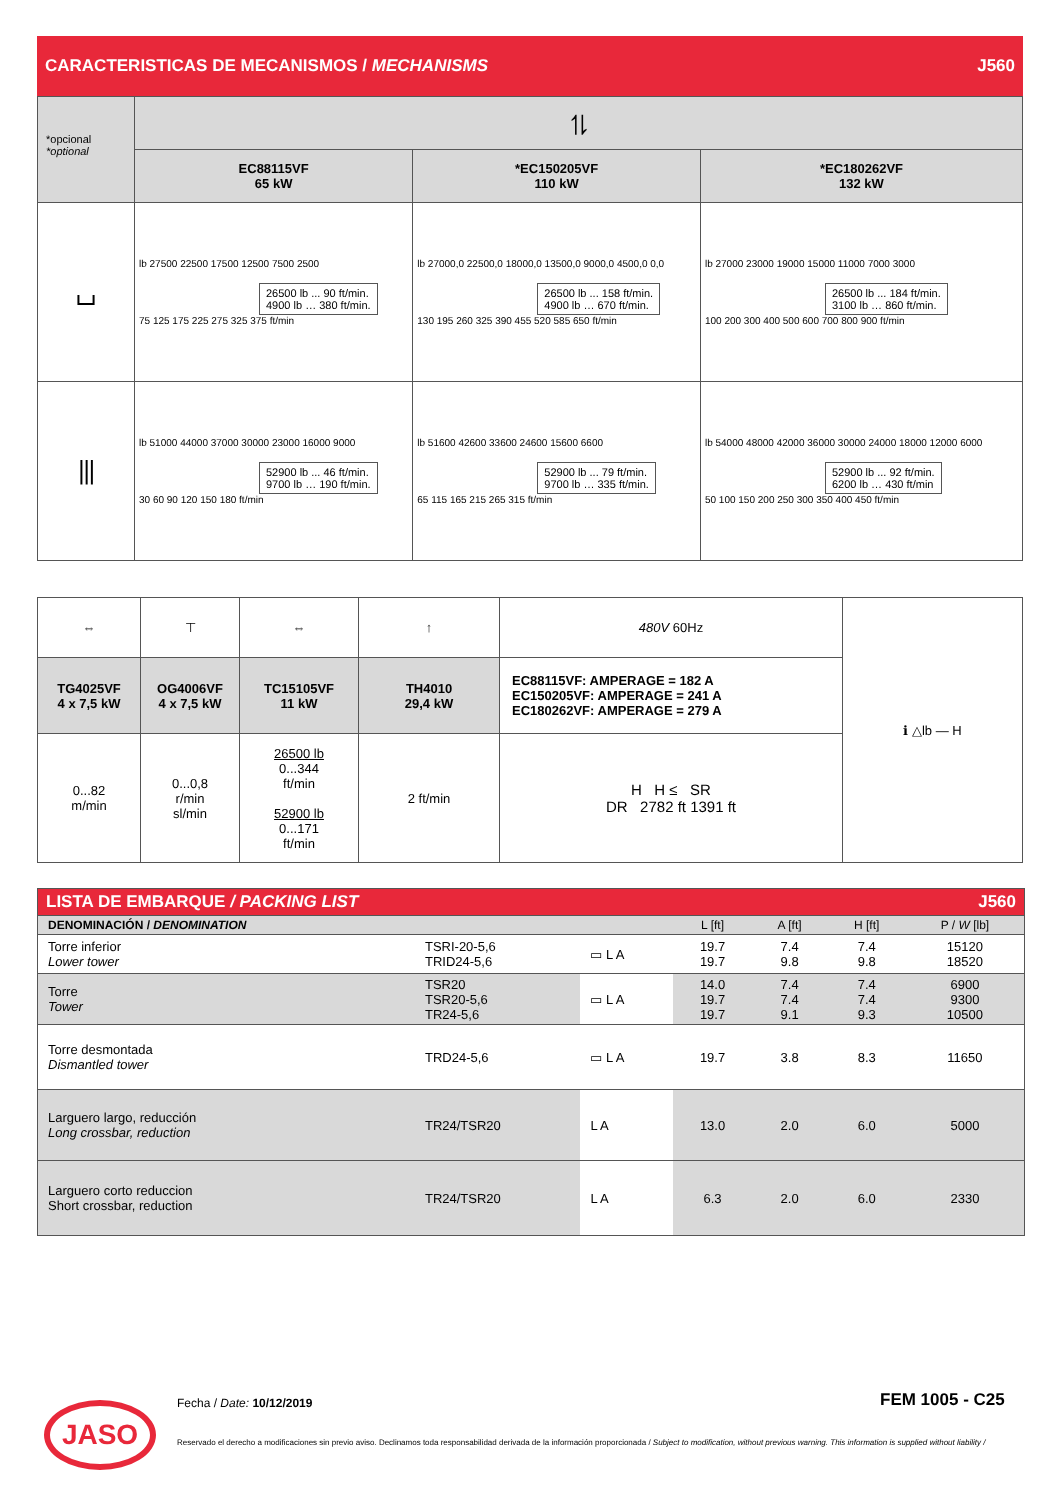CARACTERISTICAS DE MECANISMOS / MECHANISMS J560
| *opcional *optional | ⥮ | | |
| | EC88115VF 65 kW | *EC150205VF 110 kW | *EC180262VF 132 kW |
| ⌴ | lb 27500 22500 17500 12500 7500 2500 26500 lb ... 90 ft/min. 4900 lb … 380 ft/min. 75 125 175 225 275 325 375 ft/min | lb 27000,0 22500,0 18000,0 13500,0 9000,0 4500,0 0,0 26500 lb ... 158 ft/min. 4900 lb … 670 ft/min. 130 195 260 325 390 455 520 585 650 ft/min | lb 27000 23000 19000 15000 11000 7000 3000 26500 lb ... 184 ft/min. 3100 lb … 860 ft/min. 100 200 300 400 500 600 700 800 900 ft/min |
| ⫴ | lb 51000 44000 37000 30000 23000 16000 9000 52900 lb ... 46 ft/min. 9700 lb … 190 ft/min. 30 60 90 120 150 180 ft/min | lb 51600 42600 33600 24600 15600 6600 52900 lb ... 79 ft/min. 9700 lb … 335 ft/min. 65 115 165 215 265 315 ft/min | lb 54000 48000 42000 36000 30000 24000 18000 12000 6000 52900 lb ... 92 ft/min. 6200 lb … 430 ft/min 50 100 150 200 250 300 350 400 450 ft/min |
| ⇔ | ⊤ | ⇔ | ↑ | 480V 60Hz | ℹ △lb — H |
| TG4025VF 4 x 7,5 kW | OG4006VF 4 x 7,5 kW | TC15105VF 11 kW | TH4010 29,4 kW | EC88115VF: AMPERAGE = 182 A EC150205VF: AMPERAGE = 241 A EC180262VF: AMPERAGE = 279 A | |
| 0...82 m/min | 0...0,8 r/min sl/min | 26500 lb 0...344 ft/min 52900 lb 0...171 ft/min | 2 ft/min | H H ≤ SR DR 2782 ft 1391 ft | |
LISTA DE EMBARQUE / PACKING LIST J560
| DENOMINACIÓN / DENOMINATION | | | L [ft] | A [ft] | H [ft] | P / W [lb] |
| Torre inferior Lower tower | TSRI-20-5,6 TRID24-5,6 | ▭ L A | 19.7 19.7 | 7.4 9.8 | 7.4 9.8 | 15120 18520 |
| Torre Tower | TSR20 TSR20-5,6 TR24-5,6 | ▭ L A | 14.0 19.7 19.7 | 7.4 7.4 9.1 | 7.4 7.4 9.3 | 6900 9300 10500 |
| Torre desmontada Dismantled tower | TRD24-5,6 | ▭ L A | 19.7 | 3.8 | 8.3 | 11650 |
| Larguero largo, reducción Long crossbar, reduction | TR24/TSR20 | L A | 13.0 | 2.0 | 6.0 | 5000 |
| Larguero corto reduccion Short crossbar, reduction | TR24/TSR20 | L A | 6.3 | 2.0 | 6.0 | 2330 |
JASO Fecha / Date: 10/12/2019 FEM 1005 - C25
Reservado el derecho a modificaciones sin previo aviso. Declinamos toda responsabilidad derivada de la información proporcionada / Subject to modification, without previous warning. This information is supplied without liability /